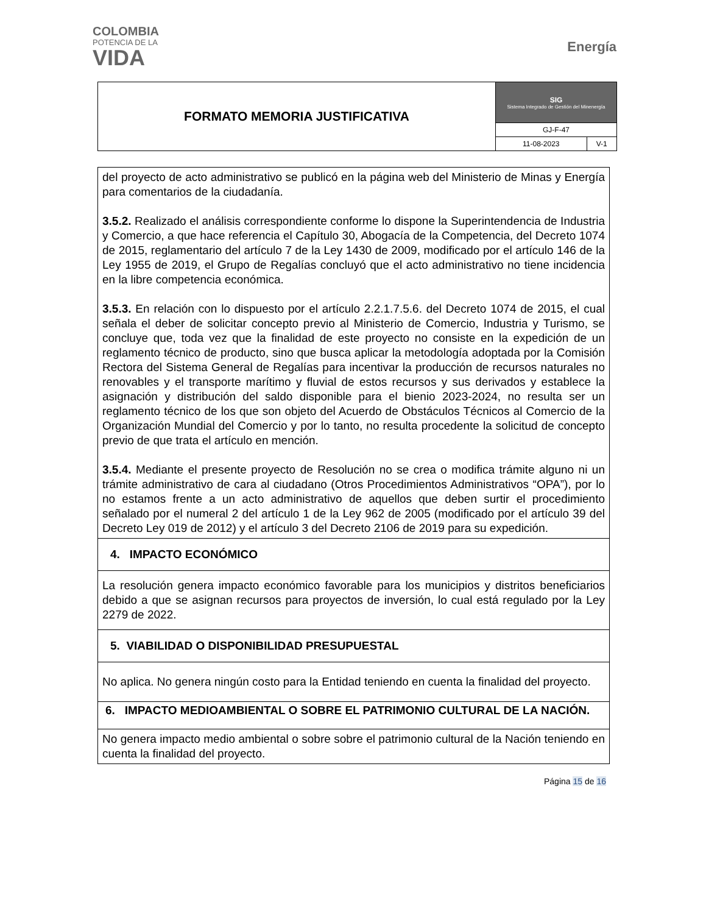COLOMBIA
POTENCIA DE LA
VIDA
Energía
| FORMATO MEMORIA JUSTIFICATIVA | SIG Sistema Integrado de Gestión del Minenergía | |
| | GJ-F-47 | |
| | 11-08-2023 | V-1 |
del proyecto de acto administrativo se publicó en la página web del Ministerio de Minas y Energía para comentarios de la ciudadanía.
3.5.2. Realizado el análisis correspondiente conforme lo dispone la Superintendencia de Industria y Comercio, a que hace referencia el Capítulo 30, Abogacía de la Competencia, del Decreto 1074 de 2015, reglamentario del artículo 7 de la Ley 1430 de 2009, modificado por el artículo 146 de la Ley 1955 de 2019, el Grupo de Regalías concluyó que el acto administrativo no tiene incidencia en la libre competencia económica.
3.5.3. En relación con lo dispuesto por el artículo 2.2.1.7.5.6. del Decreto 1074 de 2015, el cual señala el deber de solicitar concepto previo al Ministerio de Comercio, Industria y Turismo, se concluye que, toda vez que la finalidad de este proyecto no consiste en la expedición de un reglamento técnico de producto, sino que busca aplicar la metodología adoptada por la Comisión Rectora del Sistema General de Regalías para incentivar la producción de recursos naturales no renovables y el transporte marítimo y fluvial de estos recursos y sus derivados y establece la asignación y distribución del saldo disponible para el bienio 2023-2024, no resulta ser un reglamento técnico de los que son objeto del Acuerdo de Obstáculos Técnicos al Comercio de la Organización Mundial del Comercio y por lo tanto, no resulta procedente la solicitud de concepto previo de que trata el artículo en mención.
3.5.4. Mediante el presente proyecto de Resolución no se crea o modifica trámite alguno ni un trámite administrativo de cara al ciudadano (Otros Procedimientos Administrativos “OPA”), por lo no estamos frente a un acto administrativo de aquellos que deben surtir el procedimiento señalado por el numeral 2 del artículo 1 de la Ley 962 de 2005 (modificado por el artículo 39 del Decreto Ley 019 de 2012) y el artículo 3 del Decreto 2106 de 2019 para su expedición.
4. IMPACTO ECONÓMICO
La resolución genera impacto económico favorable para los municipios y distritos beneficiarios debido a que se asignan recursos para proyectos de inversión, lo cual está regulado por la Ley 2279 de 2022.
5. VIABILIDAD O DISPONIBILIDAD PRESUPUESTAL
No aplica. No genera ningún costo para la Entidad teniendo en cuenta la finalidad del proyecto.
6. IMPACTO MEDIOAMBIENTAL O SOBRE EL PATRIMONIO CULTURAL DE LA NACIÓN.
No genera impacto medio ambiental o sobre sobre el patrimonio cultural de la Nación teniendo en cuenta la finalidad del proyecto.
Página 15 de 16